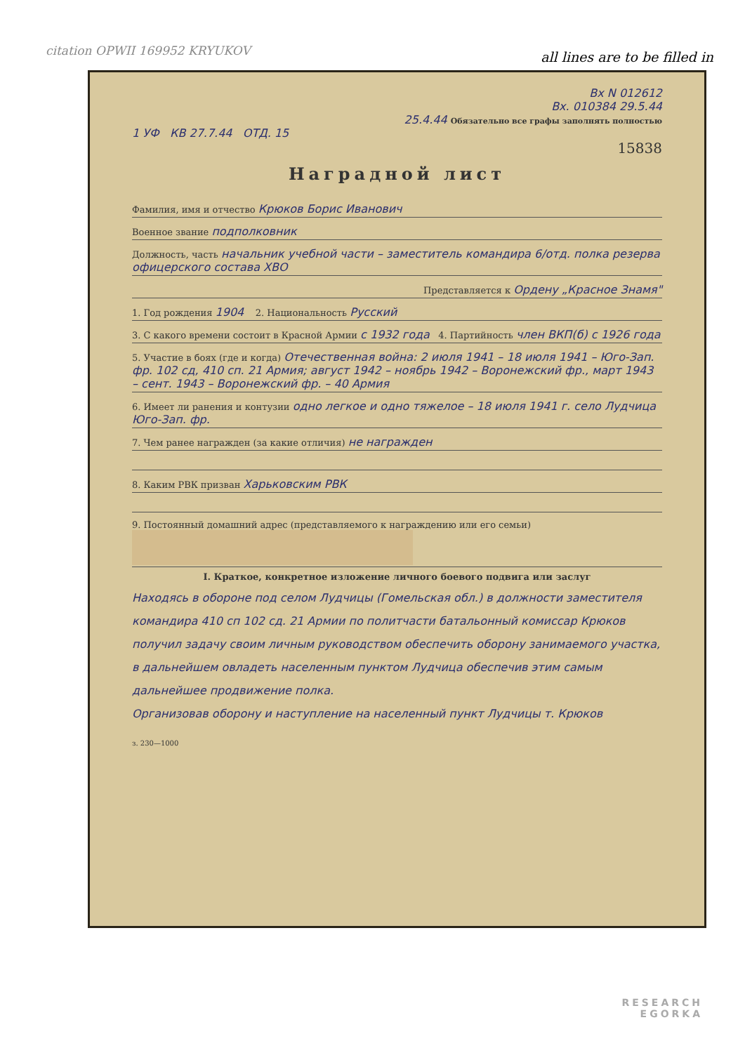citation OPWII 169952 KRYUKOV all lines are to be filled in
Вх N 012612
Вх. 010384 29.5.44
25.4.44 Обязательно все графы заполнять полностью
1 УФ КВ 27.7.44 ОТД. 15
15838
Наградной лист
Фамилия, имя и отчество Крюков Борис Иванович
Военное звание подполковник
Должность, часть начальник учебной части – заместитель командира 6/отд. полка резерва офицерского состава ХВО
Представляется к Ордену „Красное Знамя"
1. Год рождения 1904 2. Национальность Русский
3. С какого времени состоит в Красной Армии с 1932 года 4. Партийность член ВКП(б) с 1926 года
5. Участие в боях (где и когда) Отечественная война: 2 июля 1941 – 18 июля 1941 – Юго-Зап. фр. 102 сд, 410 сп. 21 Армия; август 1942 – ноябрь 1942 – Воронежский фр., март 1943 – сент. 1943 – Воронежский фр. – 40 Армия
6. Имеет ли ранения и контузии одно легкое и одно тяжелое – 18 июля 1941 г. село Лудчица Юго-Зап. фр.
7. Чем ранее награжден (за какие отличия) не награжден
8. Каким РВК призван Харьковским РВК
9. Постоянный домашний адрес (представляемого к награждению или его семьи)
I. Краткое, конкретное изложение личного боевого подвига или заслуг
Находясь в обороне под селом Лудчицы (Гомельская обл.) в должности заместителя командира 410 сп 102 сд. 21 Армии по политчасти батальонный комиссар Крюков получил задачу своим личным руководством обеспечить оборону занимаемого участка, в дальнейшем овладеть населенным пунктом Лудчица обеспечив этим самым дальнейшее продвижение полка.
Организовав оборону и наступление на населенный пункт Лудчицы т. Крюков
з. 230—1000
RESEARCH
EGORKA